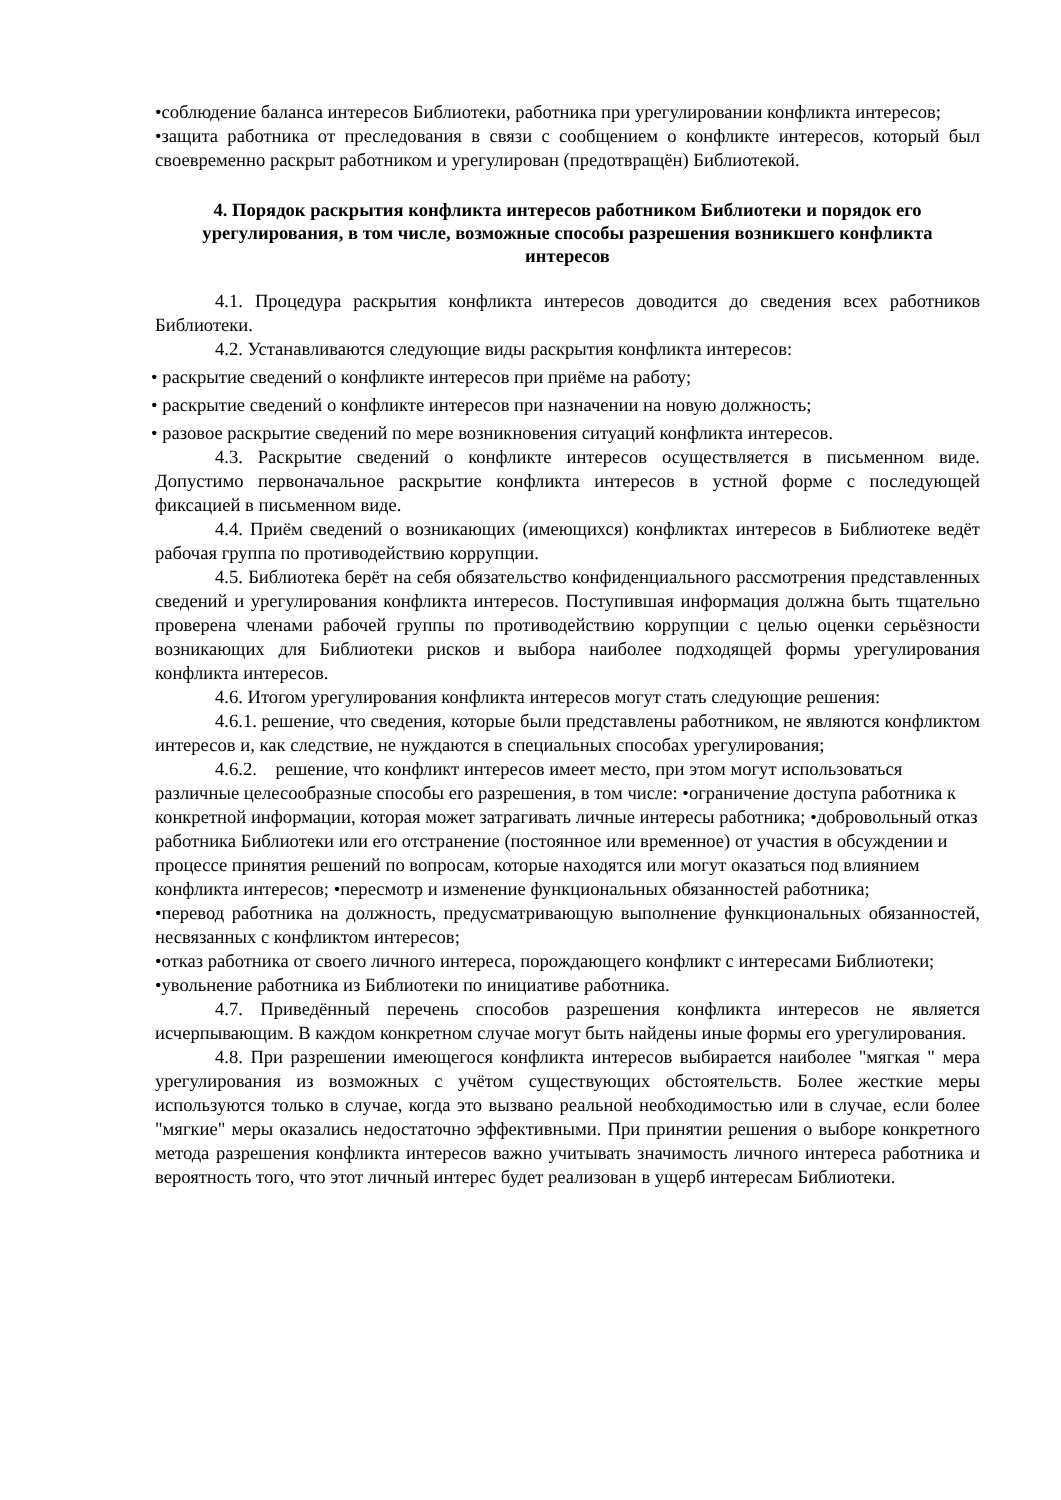•соблюдение баланса интересов Библиотеки, работника при урегулировании конфликта интересов;
•защита работника от преследования в связи с сообщением о конфликте интересов, который был своевременно раскрыт работником и урегулирован (предотвращён) Библиотекой.
4. Порядок раскрытия конфликта интересов работником Библиотеки и порядок его урегулирования, в том числе, возможные способы разрешения возникшего конфликта интересов
4.1. Процедура раскрытия конфликта интересов доводится до сведения всех работников Библиотеки.
4.2. Устанавливаются следующие виды раскрытия конфликта интересов:
• раскрытие сведений о конфликте интересов при приёме на работу;
• раскрытие сведений о конфликте интересов при назначении на новую должность;
• разовое раскрытие сведений по мере возникновения ситуаций конфликта интересов.
4.3. Раскрытие сведений о конфликте интересов осуществляется в письменном виде. Допустимо первоначальное раскрытие конфликта интересов в устной форме с последующей фиксацией в письменном виде.
4.4. Приём сведений о возникающих (имеющихся) конфликтах интересов в Библиотеке ведёт рабочая группа по противодействию коррупции.
4.5. Библиотека берёт на себя обязательство конфиденциального рассмотрения представленных сведений и урегулирования конфликта интересов. Поступившая информация должна быть тщательно проверена членами рабочей группы по противодействию коррупции с целью оценки серьёзности возникающих для Библиотеки рисков и выбора наиболее подходящей формы урегулирования конфликта интересов.
4.6. Итогом урегулирования конфликта интересов могут стать следующие решения:
4.6.1. решение, что сведения, которые были представлены работником, не являются конфликтом интересов и, как следствие, не нуждаются в специальных способах урегулирования;
4.6.2. решение, что конфликт интересов имеет место, при этом могут использоваться различные целесообразные способы его разрешения, в том числе: •ограничение доступа работника к конкретной информации, которая может затрагивать личные интересы работника; •добровольный отказ работника Библиотеки или его отстранение (постоянное или временное) от участия в обсуждении и процессе принятия решений по вопросам, которые находятся или могут оказаться под влиянием конфликта интересов; •пересмотр и изменение функциональных обязанностей работника;
•перевод работника на должность, предусматривающую выполнение функциональных обязанностей, несвязанных с конфликтом интересов;
•отказ работника от своего личного интереса, порождающего конфликт с интересами Библиотеки;
•увольнение работника из Библиотеки по инициативе работника.
4.7. Приведённый перечень способов разрешения конфликта интересов не является исчерпывающим. В каждом конкретном случае могут быть найдены иные формы его урегулирования.
4.8. При разрешении имеющегося конфликта интересов выбирается наиболее "мягкая " мера урегулирования из возможных с учётом существующих обстоятельств. Более жесткие меры используются только в случае, когда это вызвано реальной необходимостью или в случае, если более "мягкие" меры оказались недостаточно эффективными. При принятии решения о выборе конкретного метода разрешения конфликта интересов важно учитывать значимость личного интереса работника и вероятность того, что этот личный интерес будет реализован в ущерб интересам Библиотеки.